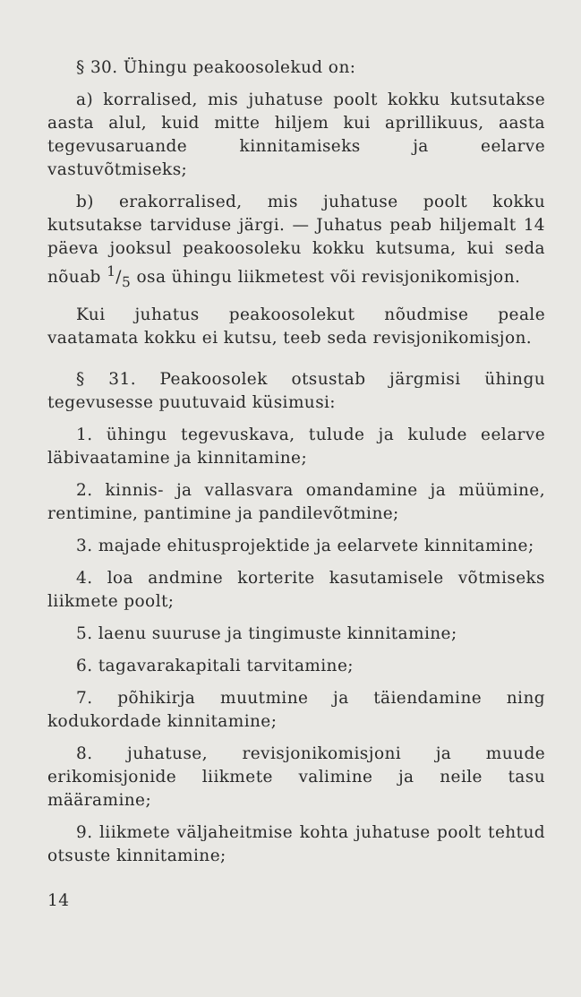§ 30. Ühingu peakoosolekud on:
a) korralised, mis juhatuse poolt kokku kutsutakse aasta alul, kuid mitte hiljem kui aprillikuus, aasta tegevusaruande kinnitamiseks ja eelarve vastuvõtmiseks;
b) erakorralised, mis juhatuse poolt kokku kutsutakse tarviduse järgi. — Juhatus peab hiljemalt 14 päeva jooksul peakoosoleku kokku kutsuma, kui seda nõuab 1/5 osa ühingu liikmetest või revisjonikomisjon.
Kui juhatus peakoosolekut nõudmise peale vaatamata kokku ei kutsu, teeb seda revisjonikomisjon.
§ 31. Peakoosolek otsustab järgmisi ühingu tegevusesse puutuvaid küsimusi:
1. ühingu tegevuskava, tulude ja kulude eelarve läbivaatamine ja kinnitamine;
2. kinnis- ja vallasvara omandamine ja müümine, rentimine, pantimine ja pandilevõtmine;
3. majade ehitusprojektide ja eelarvete kinnitamine;
4. loa andmine korterite kasutamisele võtmiseks liikmete poolt;
5. laenu suuruse ja tingimuste kinnitamine;
6. tagavarakapitali tarvitamine;
7. põhikirja muutmine ja täiendamine ning kodukordade kinnitamine;
8. juhatuse, revisjonikomisjoni ja muude erikomisjonide liikmete valimine ja neile tasu määramine;
9. liikmete väljaheitmise kohta juhatuse poolt tehtud otsuste kinnitamine;
14